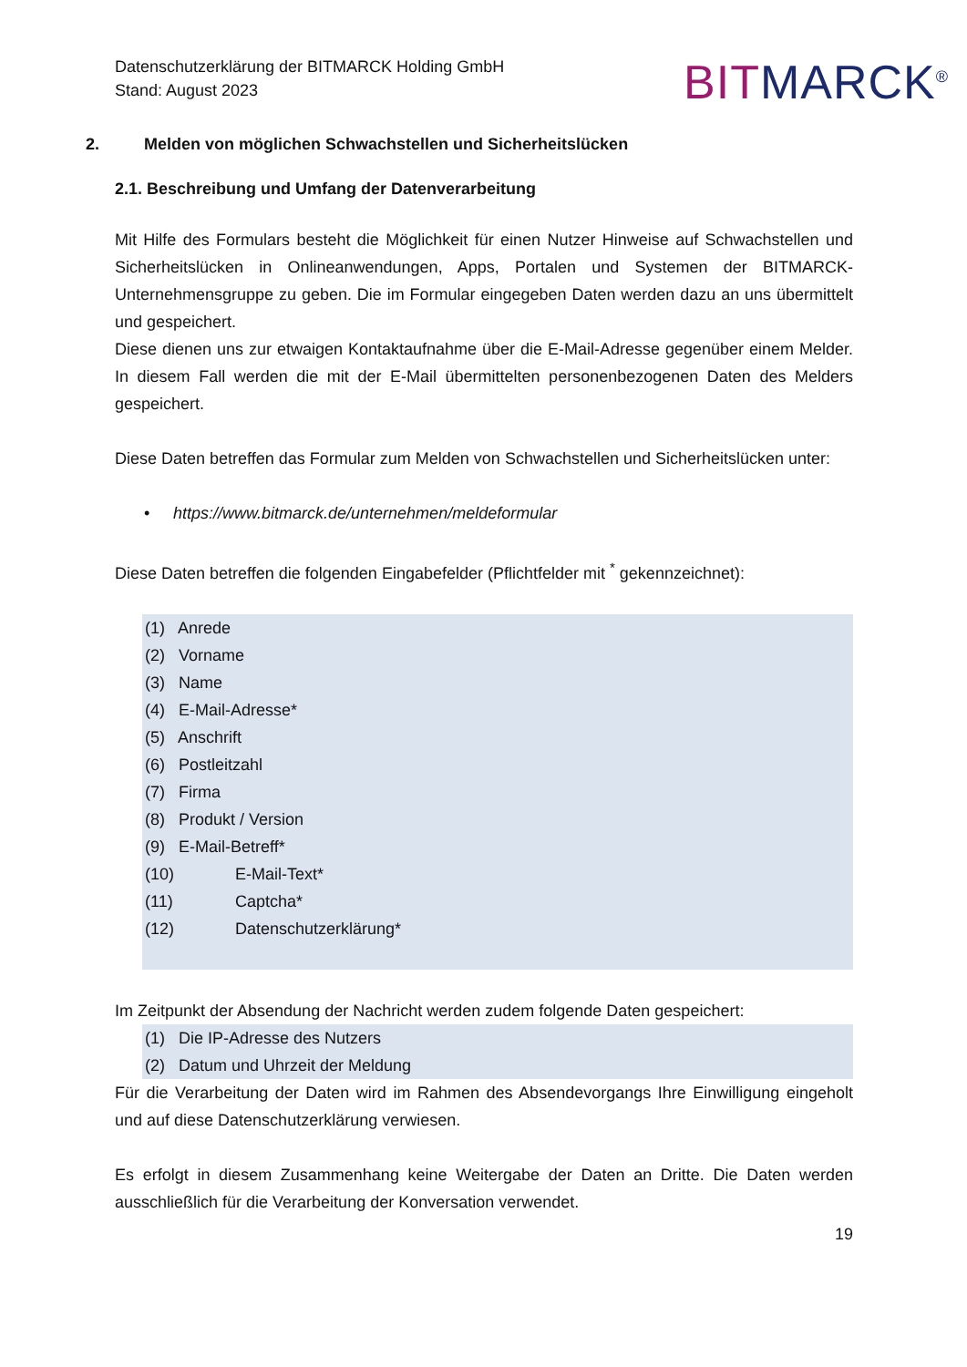Datenschutzerklärung der BITMARCK Holding GmbH
Stand: August 2023
BITMARCK<sup>®</sup>
2. Melden von möglichen Schwachstellen und Sicherheitslücken
2.1. Beschreibung und Umfang der Datenverarbeitung
Mit Hilfe des Formulars besteht die Möglichkeit für einen Nutzer Hinweise auf Schwachstellen und Sicherheitslücken in Onlineanwendungen, Apps, Portalen und Systemen der BITMARCK-Unternehmensgruppe zu geben. Die im Formular eingegeben Daten werden dazu an uns übermittelt und gespeichert.
Diese dienen uns zur etwaigen Kontaktaufnahme über die E-Mail-Adresse gegenüber einem Melder. In diesem Fall werden die mit der E-Mail übermittelten personenbezogenen Daten des Melders gespeichert.
Diese Daten betreffen das Formular zum Melden von Schwachstellen und Sicherheitslücken unter:
• https://www.bitmarck.de/unternehmen/meldeformular
Diese Daten betreffen die folgenden Eingabefelder (Pflichtfelder mit <sup>*</sup> gekennzeichnet):
(1) Anrede
(2) Vorname
(3) Name
(4) E-Mail-Adresse*
(5) Anschrift
(6) Postleitzahl
(7) Firma
(8) Produkt / Version
(9) E-Mail-Betreff*
(10) E-Mail-Text*
(11) Captcha*
(12) Datenschutzerklärung*
Im Zeitpunkt der Absendung der Nachricht werden zudem folgende Daten gespeichert:
(1) Die IP-Adresse des Nutzers
(2) Datum und Uhrzeit der Meldung
Für die Verarbeitung der Daten wird im Rahmen des Absendevorgangs Ihre Einwilligung eingeholt und auf diese Datenschutzerklärung verwiesen.
Es erfolgt in diesem Zusammenhang keine Weitergabe der Daten an Dritte. Die Daten werden ausschließlich für die Verarbeitung der Konversation verwendet.
19